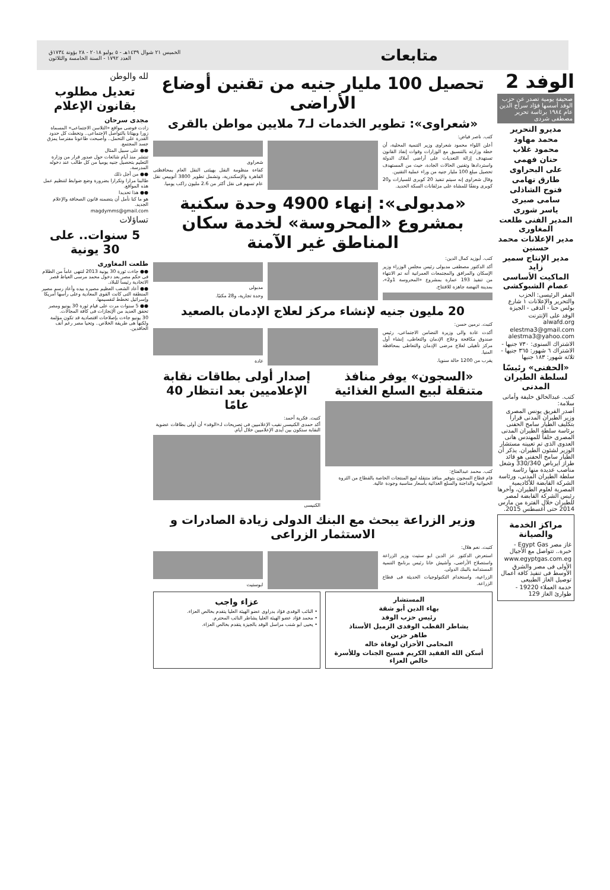متابعات
الخميس ٢١ شوال ١٤٣٩هـ - ٥ يوليو ٢٠١٨ - ٢٨ بؤونة ١٧٣٤ق
العدد ١٧٩٢ - السنة الخامسة والثلاثون
الوفد 2
صحيفة يومية تصدر عن حزب الوفد أسسها فؤاد سراج الدين عام ١٩٨٤ برئاسة تحرير مصطفى شردى
مديرو التحرير
محمد مهاود
محمود غلاب
حنان فهمى
على البحراوى
طارق تهامى
فتوح الشاذلى
سامى صبرى
ياسر شورى
المدير الفنى طلعت المغاورى
مدير الإعلانات محمد حسنين
مدير الإنتاج سمير زايد
الماكيت الأساسى عصام الشبوكشى
المقر الرئيسى: الحزب والتحرير والإعلانات ١ شارع بولس حنا - الدقى - الجيزة
الوفد على الإنترنت alwafd.org
elestma3@gmail.com alestma3@yahoo.com
الاشتراك السنوى: ٧٣٠ جنيها - الاشتراك ٦ شهور: ٣٦٥ جنيها - ثلاثة شهور: ١٨٣ جنيها
«الحفنى» رئيسًا لسلطة الطيران المدنى
كتب. عبدالخالق خليفة وأمانى سلامة:
أصدر الفريق يونس المصرى وزير الطيران المدنى قرارا بتكليف الطيار سامح الحفنى برئاسة سلطة الطيران المدنى المصرى خلفاً للمهندس هانى العدوى الذى تم تعيينه مستشار الوزير لشئون الطيران. يذكر أن الطيار سامح الحفنى هو قائد طراز ايرباص 330/340 وشغل مناصب عديدة منها رئاسة سلطة الطيران المدنى، ورئاسة الشركة القابضة للأكاديمية المصرية لعلوم الطيران، وآخرها رئيس الشركة القابضة لمصر للطيران خلال الفترة من مارس 2014 حتى أغسطس 2015.
مراكز الخدمة والصيانة
غاز مصر Egypt Gas - خبرة.. تتواصل مع الأجيال
www.egyptgas.com.eg
الأولى فى مصر والشرق الأوسط فى تنفيذ كافة أعمال توصيل الغاز الطبيعى
خدمة العملاء 19220 - طوارئ الغاز 129
تحصيل 100 مليار جنيه من تقنين أوضاع الأراضى
«شعراوى»: تطوير الخدمات لـ7 ملايين مواطن بالقرى
كتب. ناصر فياض:
أعلن اللواء محمود شعراوى وزير التنمية المحلية، أن خطة وزارته بالتنسيق مع الوزارات وقوات إنفاذ القانون تستهدف إزالة التعديات على أراضى أملاك الدولة واستردادها وتقنين الحالات الجادة، حيث من المستهدف تحصيل مبلغ 100 مليار جنيه من وراء عملية التقنين.
وقال شعراوى إنه سيتم تنفيذ 20 كوبرى للسيارات و20 كوبرى ونفقًا للمشاة على مزلقانات السكة الحديد.
شعراوى
كفاءة منظومة النقل بهيئتى النقل العام بمحافظتى القاهرة والإسكندرية، وتشمل تطوير 3800 أتوبيس نقل عام تسهم فى نقل أكثر من 2.6 مليون راكب يوميا.
«مدبولى»: إنهاء 4900 وحدة سكنية بمشروع «المحروسة» لخدمة سكان المناطق غير الآمنة
كتب. أبوزيد كمال الدين:
أكد الدكتور مصطفى مدبولى رئيس مجلس الوزراء وزير الإسكان والمرافق والمجتمعات العمرانية أنه تم الانتهاء من تنفيذ 193 عمارة بمشروع «المحروسة 1و2»، بمدينة النهضة جاهزة للافتتاح.
مدبولى
وحدة تجارية، و28 مكتبًا.
20 مليون جنيه لإنشاء مركز لعلاج الإدمان بالصعيد
كتبت. نرمين حسن:
أكدت غادة والى وزيرة التضامن الاجتماعى، رئيس صندوق مكافحة وعلاج الإدمان والتعاطى، إنشاء أول مركز تأهيلى لعلاج مرضى الإدمان والتعاطى بمحافظة المنيا.
يقرب من 1200 حالة سنويا.
غادة
«السجون» يوفر منافذ متنقلة لبيع السلع الغذائية
كتب. محمد عبدالفتاح:
قام قطاع السجون بتوفير منافذ متنقلة لبيع المنتجات الخاصة بالقطاع من الثروة الحيوانية والداجنة والسلع الغذائية بأسعار مناسبة وجودة عالية.
إصدار أولى بطاقات نقابة الإعلاميين بعد انتظار 40 عامًا
كتبت. فكرية أحمد:
أكد حمدى الكنيسى نقيب الإعلاميين فى تصريحات لـ«الوفد» أن أولى بطاقات عضوية النقابة ستكون بين أيدى الإعلاميين خلال أيام.
الكنيسى
وزير الزراعة يبحث مع البنك الدولى زيادة الصادرات و الاستثمار الزراعى
كتبت. نغم هلال:
استعرض الدكتور عز الدين ابو ستيت وزير الزراعة واستصلاح الأراضى، وأشيش خانا رئيس برنامج التنمية المستدامة بالبنك الدولى.
الزراعية، واستخدام التكنولوجيات الحديثة فى قطاع الزراعة.
ابوستيت
المستشار
بهاء الدين أبو شقة
رئيس حزب الوفد
يشاطر القطب الوفدى الزميل الأستاذ
طاهر حزين
المحامى الأحزان لوفاة خاله
أسكن الله الفقيد الكريم فسيح الجنات وللأسرة خالص العزاء
عزاء واجب
• النائب الوفدى فؤاد بدراوى عضو الهيئة العليا يتقدم بخالص العزاء.
• محمد فؤاد عضو الهيئة العليا يشاطر النائب المحترم.
• يحيى ابو شنب مراسل الوفد بالجيزة يتقدم بخالص العزاء.
لله والوطن
تعديل مطلوب بقانون الإعلام
مجدى سرحان
زادت فوضى مواقع «التلاسن الاجتماعى» المسماة زورا وبهتانا بالتواصل الاجتماعى.. وتخطت كل حدود القدرة على التحمل.. وأصبحت طاعونا مفترسا يمزق جسد المجتمع.
●● على سبيل المثال
تنتشر منذ أيام شائعات حول صدور قرار من وزارة التعليم بتحصيل جنيه يوميا من كل طالب عند دخوله المدرسة.
●● من أجل ذلك
طالبنا مرارا وتكرارا بضرورة وضع ضوابط لتنظيم عمل هذه المواقع.
●● هذا تحديدا
هو ما كنا نأمل أن يتضمنه قانون الصحافة والإعلام الجديد.
magdymms@gmail.com
تساؤلات
5 سنوات.. على 30 يونية
طلعت المغاورى
●● جاءت ثورة 30 يونية 2013 لتنهى عاماً من الظلام فى حكم مصر بعد دخول محمد مرسى العياط قصر الاتحادية رئيساً للبلاد.
●● آعاد الشعب العظيم مصيره بيده وأعاد رسم مصير المنطقة التى كانت القوى المعادية وعلى رأسها أمريكا وإسرائيل تخطط لتقسيمها.
●● 5 سنوات مرت على قيام ثورة 30 يونيو ومصر تحقق العديد من الإنجازات فى كافة المجالات.
30 يونيو جاءت بإصلاحات اقتصادية قد تكون مؤلمة ولكنها هى طريقة الخلاص.. وتحيا مصر رغم أنف الحاقدين.